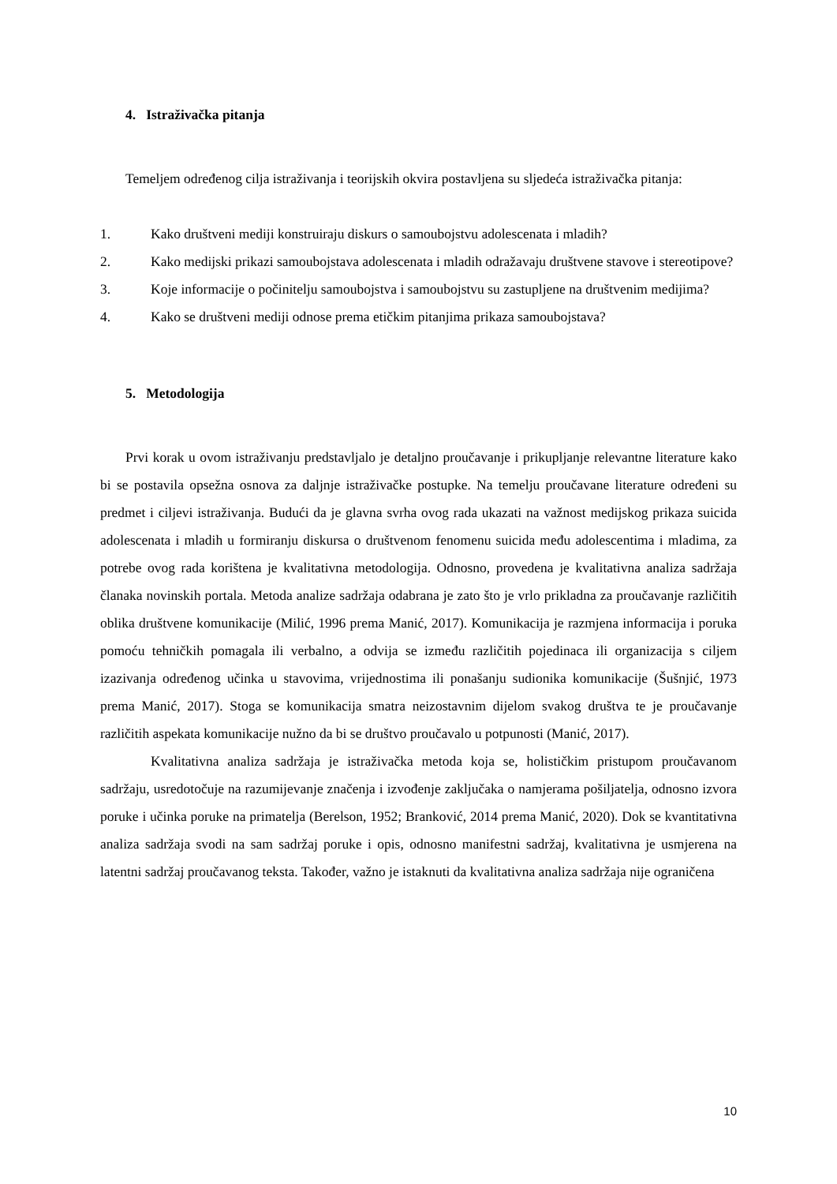4. Istraživačka pitanja
Temeljem određenog cilja istraživanja i teorijskih okvira postavljena su sljedeća istraživačka pitanja:
1. Kako društveni mediji konstruiraju diskurs o samoubojstvu adolescenata i mladih?
2. Kako medijski prikazi samoubojstava adolescenata i mladih odražavaju društvene stavove i stereotipove?
3. Koje informacije o počinitelju samoubojstva i samoubojstvu su zastupljene na društvenim medijima?
4. Kako se društveni mediji odnose prema etičkim pitanjima prikaza samoubojstava?
5. Metodologija
Prvi korak u ovom istraživanju predstavljalo je detaljno proučavanje i prikupljanje relevantne literature kako bi se postavila opsežna osnova za daljnje istraživačke postupke. Na temelju proučavane literature određeni su predmet i ciljevi istraživanja. Budući da je glavna svrha ovog rada ukazati na važnost medijskog prikaza suicida adolescenata i mladih u formiranju diskursa o društvenom fenomenu suicida među adolescentima i mladima, za potrebe ovog rada korištena je kvalitativna metodologija. Odnosno, provedena je kvalitativna analiza sadržaja članaka novinskih portala. Metoda analize sadržaja odabrana je zato što je vrlo prikladna za proučavanje različitih oblika društvene komunikacije (Milić, 1996 prema Manić, 2017). Komunikacija je razmjena informacija i poruka pomoću tehničkih pomagala ili verbalno, a odvija se između različitih pojedinaca ili organizacija s ciljem izazivanja određenog učinka u stavovima, vrijednostima ili ponašanju sudionika komunikacije (Šušnjić, 1973 prema Manić, 2017). Stoga se komunikacija smatra neizostavnim dijelom svakog društva te je proučavanje različitih aspekata komunikacije nužno da bi se društvo proučavalo u potpunosti (Manić, 2017).
Kvalitativna analiza sadržaja je istraživačka metoda koja se, holističkim pristupom proučavanom sadržaju, usredotočuje na razumijevanje značenja i izvođenje zaključaka o namjerama pošiljatelja, odnosno izvora poruke i učinka poruke na primatelja (Berelson, 1952; Branković, 2014 prema Manić, 2020). Dok se kvantitativna analiza sadržaja svodi na sam sadržaj poruke i opis, odnosno manifestni sadržaj, kvalitativna je usmjerena na latentni sadržaj proučavanog teksta. Također, važno je istaknuti da kvalitativna analiza sadržaja nije ograničena
10